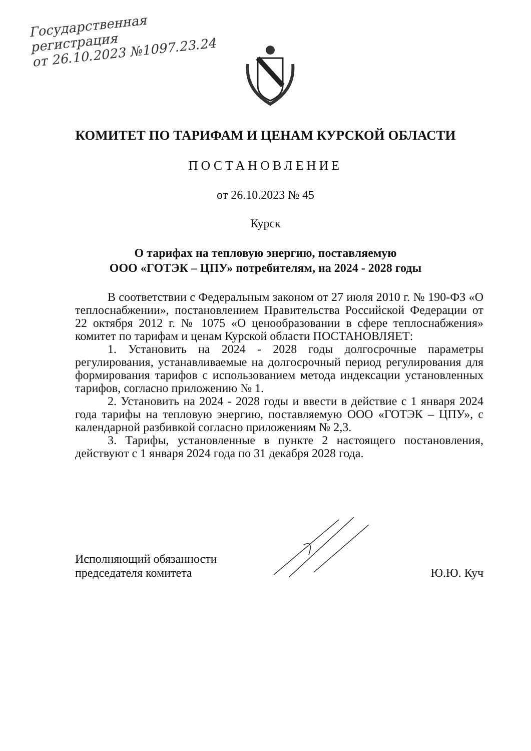Государственная
регистрация
от 26.10.2023 №1097.23.24
КОМИТЕТ ПО ТАРИФАМ И ЦЕНАМ КУРСКОЙ ОБЛАСТИ
ПОСТАНОВЛЕНИЕ
от 26.10.2023 № 45
Курск
О тарифах на тепловую энергию, поставляемую
ООО «ГОТЭК – ЦПУ» потребителям, на 2024 - 2028 годы
В соответствии с Федеральным законом от 27 июля 2010 г. № 190-ФЗ «О теплоснабжении», постановлением Правительства Российской Федерации от 22 октября 2012 г. № 1075 «О ценообразовании в сфере теплоснабжения» комитет по тарифам и ценам Курской области ПОСТАНОВЛЯЕТ:
1. Установить на 2024 - 2028 годы долгосрочные параметры регулирования, устанавливаемые на долгосрочный период регулирования для формирования тарифов с использованием метода индексации установленных тарифов, согласно приложению № 1.
2. Установить на 2024 - 2028 годы и ввести в действие с 1 января 2024 года тарифы на тепловую энергию, поставляемую ООО «ГОТЭК – ЦПУ», с календарной разбивкой согласно приложениям № 2,3.
3. Тарифы, установленные в пункте 2 настоящего постановления, действуют с 1 января 2024 года по 31 декабря 2028 года.
Исполняющий обязанности
председателя комитета
Ю.Ю. Куч